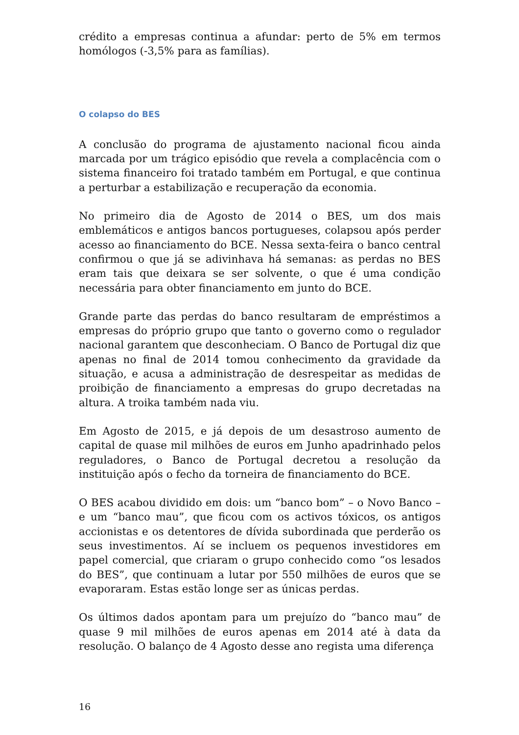crédito a empresas continua a afundar: perto de 5% em termos homólogos (-3,5% para as famílias).
O colapso do BES
A conclusão do programa de ajustamento nacional ficou ainda marcada por um trágico episódio que revela a complacência com o sistema financeiro foi tratado também em Portugal, e que continua a perturbar a estabilização e recuperação da economia.
No primeiro dia de Agosto de 2014 o BES, um dos mais emblemáticos e antigos bancos portugueses, colapsou após perder acesso ao financiamento do BCE. Nessa sexta-feira o banco central confirmou o que já se adivinhava há semanas: as perdas no BES eram tais que deixara se ser solvente, o que é uma condição necessária para obter financiamento em junto do BCE.
Grande parte das perdas do banco resultaram de empréstimos a empresas do próprio grupo que tanto o governo como o regulador nacional garantem que desconheciam. O Banco de Portugal diz que apenas no final de 2014 tomou conhecimento da gravidade da situação, e acusa a administração de desrespeitar as medidas de proibição de financiamento a empresas do grupo decretadas na altura. A troika também nada viu.
Em Agosto de 2015, e já depois de um desastroso aumento de capital de quase mil milhões de euros em Junho apadrinhado pelos reguladores, o Banco de Portugal decretou a resolução da instituição após o fecho da torneira de financiamento do BCE.
O BES acabou dividido em dois: um “banco bom” – o Novo Banco – e um “banco mau”, que ficou com os activos tóxicos, os antigos accionistas e os detentores de dívida subordinada que perderão os seus investimentos. Aí se incluem os pequenos investidores em papel comercial, que criaram o grupo conhecido como “os lesados do BES”, que continuam a lutar por 550 milhões de euros que se evaporaram. Estas estão longe ser as únicas perdas.
Os últimos dados apontam para um prejuízo do “banco mau” de quase 9 mil milhões de euros apenas em 2014 até à data da resolução. O balanço de 4 Agosto desse ano regista uma diferença
16